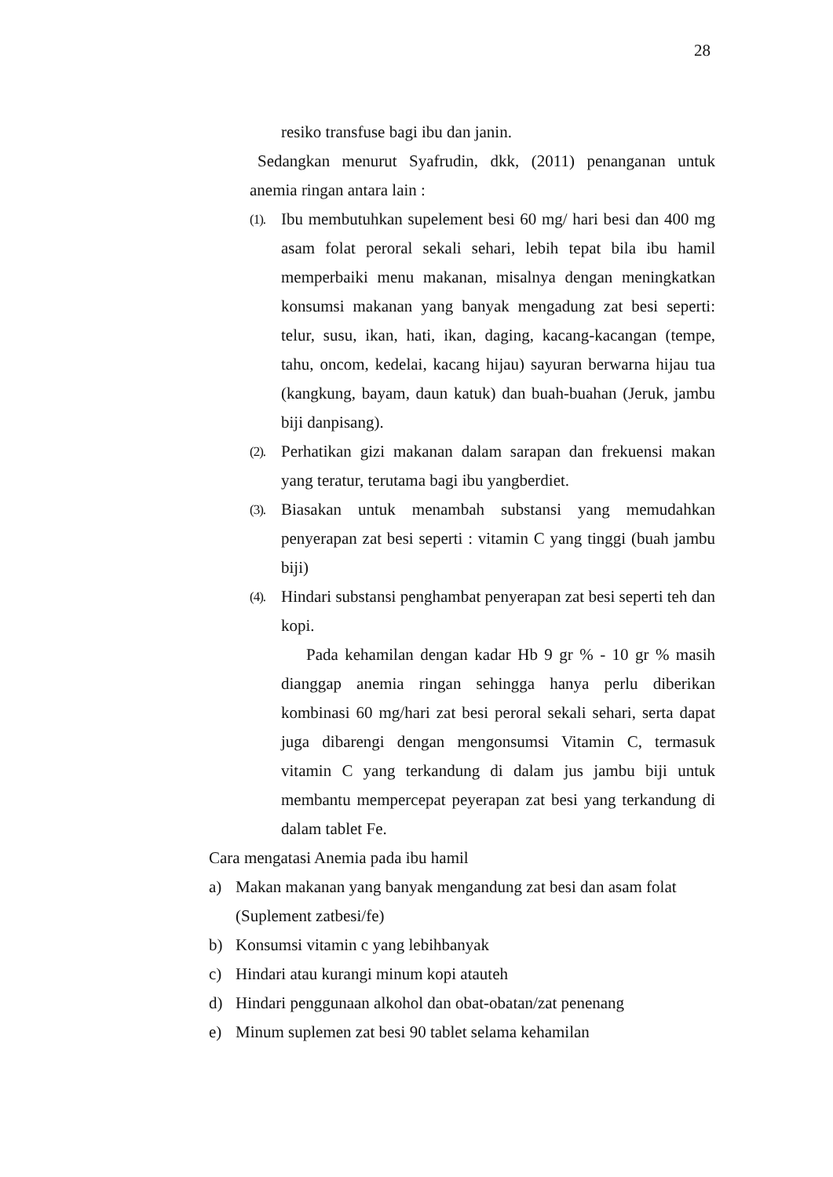28
resiko transfuse bagi ibu dan janin.
Sedangkan menurut Syafrudin, dkk, (2011) penanganan untuk anemia ringan antara lain :
(1).
Ibu membutuhkan supelement besi 60 mg/ hari besi dan 400 mg asam folat peroral sekali sehari, lebih tepat bila ibu hamil memperbaiki menu makanan, misalnya dengan meningkatkan konsumsi makanan yang banyak mengadung zat besi seperti: telur, susu, ikan, hati, ikan, daging, kacang-kacangan (tempe, tahu, oncom, kedelai, kacang hijau) sayuran berwarna hijau tua (kangkung, bayam, daun katuk) dan buah-buahan (Jeruk, jambu biji danpisang).
(2).
Perhatikan gizi makanan dalam sarapan dan frekuensi makan yang teratur, terutama bagi ibu yangberdiet.
(3).
Biasakan untuk menambah substansi yang memudahkan penyerapan zat besi seperti : vitamin C yang tinggi (buah jambu biji)
(4).
Hindari substansi penghambat penyerapan zat besi seperti teh dan kopi.
Pada kehamilan dengan kadar Hb 9 gr % - 10 gr % masih dianggap anemia ringan sehingga hanya perlu diberikan kombinasi 60 mg/hari zat besi peroral sekali sehari, serta dapat juga dibarengi dengan mengonsumsi Vitamin C, termasuk vitamin C yang terkandung di dalam jus jambu biji untuk membantu mempercepat peyerapan zat besi yang terkandung di dalam tablet Fe.
Cara mengatasi Anemia pada ibu hamil
a) Makan makanan yang banyak mengandung zat besi dan asam folat (Suplement zatbesi/fe)
b) Konsumsi vitamin c yang lebihbanyak
c) Hindari atau kurangi minum kopi atauteh
d) Hindari penggunaan alkohol dan obat-obatan/zat penenang
e) Minum suplemen zat besi 90 tablet selama kehamilan